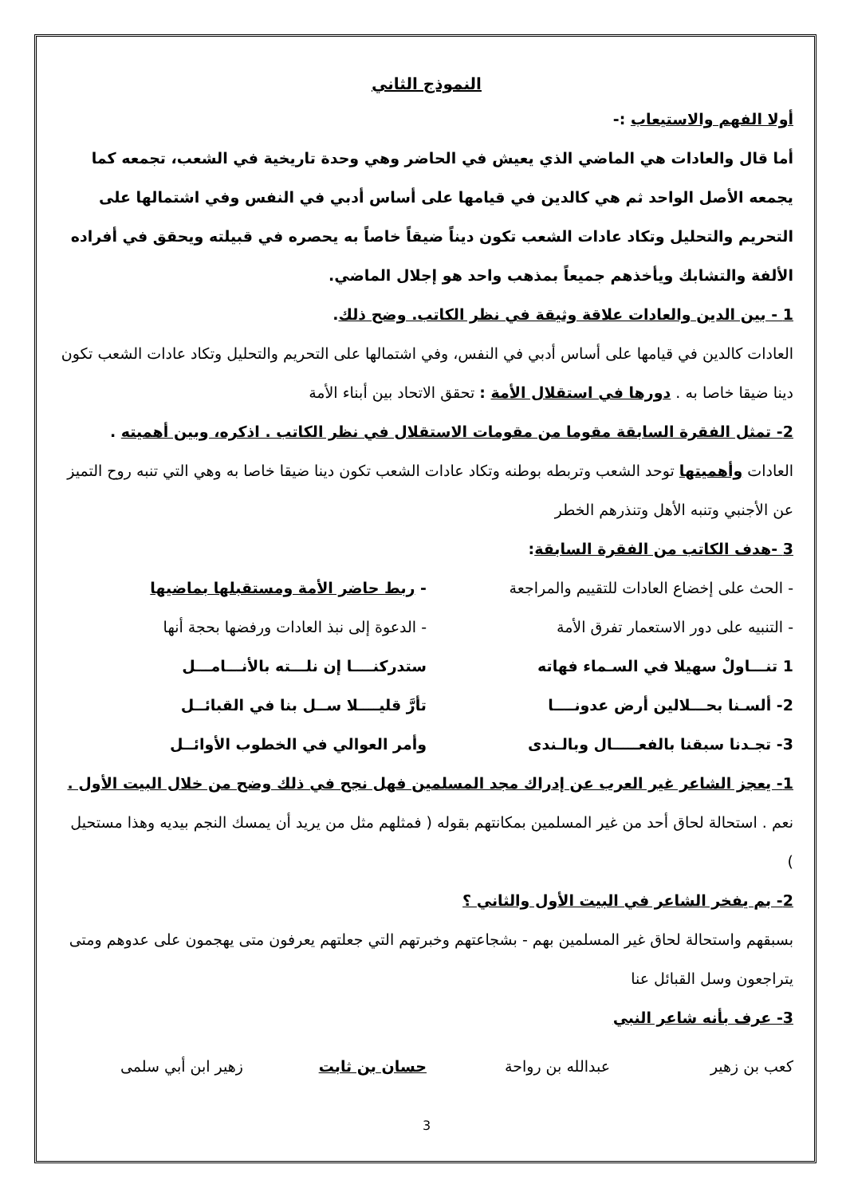النموذج الثاني
أولا الفهم والاستيعاب :-
أما قال والعادات هي الماضي الذي يعيش في الحاضر وهي وحدة تاريخية في الشعب، تجمعه كما يجمعه الأصل الواحد ثم هي كالدين في قيامها على أساس أدبي في النفس وفي اشتمالها على التحريم والتحليل وتكاد عادات الشعب تكون ديناً ضيقاً خاصاً به يحصره في قبيلته ويحقق في أفراده الألفة والتشابك ويأخذهم جميعاً بمذهب واحد هو إجلال الماضي.
1 - بين الدين والعادات علاقة وثيقة في نظر الكاتب. وضح ذلك.
العادات كالدين في قيامها على أساس أدبي في النفس، وفي اشتمالها على التحريم والتحليل وتكاد عادات الشعب تكون دينا ضيقا خاصا به . دورها في استقلال الأمة : تحقق الاتحاد بين أبناء الأمة
2- تمثل الفقرة السابقة مقوما من مقومات الاستقلال في نظر الكاتب . اذكره، وبين أهميته .
العادات وأهميتها توحد الشعب وتربطه بوطنه وتكاد عادات الشعب تكون دينا ضيقا خاصا به وهي التي تنبه روح التميز عن الأجنبي وتنبه الأهل وتنذرهم الخطر
3 -هدف الكاتب من الفقرة السابقة:
- الحث على إخضاع العادات للتقييم والمراجعة - ربط حاضر الأمة ومستقبلها بماضيها
- التنبيه على دور الاستعمار تفرق الأمة - الدعوة إلى نبذ العادات ورفضها بحجة أنها
1 تنـــاولْ سهيلا في السـماء فهاته ستدركنــــا إن نلـــته بالأنـــامـــل
2- ألسـنا بحـــلالين أرض عدونــــا تأرَّ قليــــلا ســل بنا في القبائــل
3- تجـدنا سبقنا بالفعـــــال وبالـندى وأمر العوالي في الخطوب الأوائــل
1- يعجز الشاعر غير العرب عن إدراك مجد المسلمين فهل نجح في ذلك وضح من خلال البيت الأول .
نعم . استحالة لحاق أحد من غير المسلمين بمكانتهم بقوله ( فمثلهم مثل من يريد أن يمسك النجم بيديه وهذا مستحيل )
2- بم يفخر الشاعر في البيت الأول والثاني ؟
بسبقهم واستحالة لحاق غير المسلمين بهم - بشجاعتهم وخبرتهم التي جعلتهم يعرفون متى يهجمون على عدوهم ومتى يتراجعون وسل القبائل عنا
3- عرف بأنه شاعر النبي
كعب بن زهير عبدالله بن رواحة حسان بن ثابت زهير ابن أبي سلمى
3